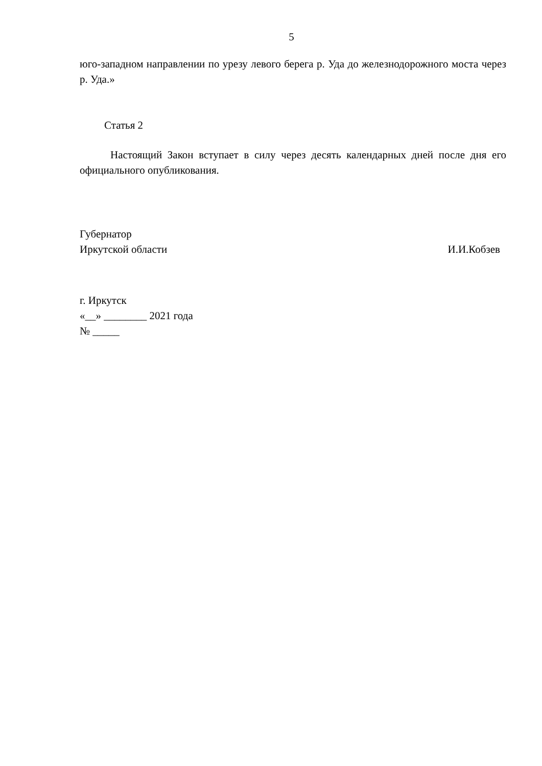5
юго-западном направлении по урезу левого берега р. Уда до железнодорожного моста через р. Уда.»
Статья 2
Настоящий Закон вступает в силу через десять календарных дней после дня его официального опубликования.
Губернатор
Иркутской области
И.И.Кобзев
г. Иркутск
«__» ________ 2021 года
№ _____